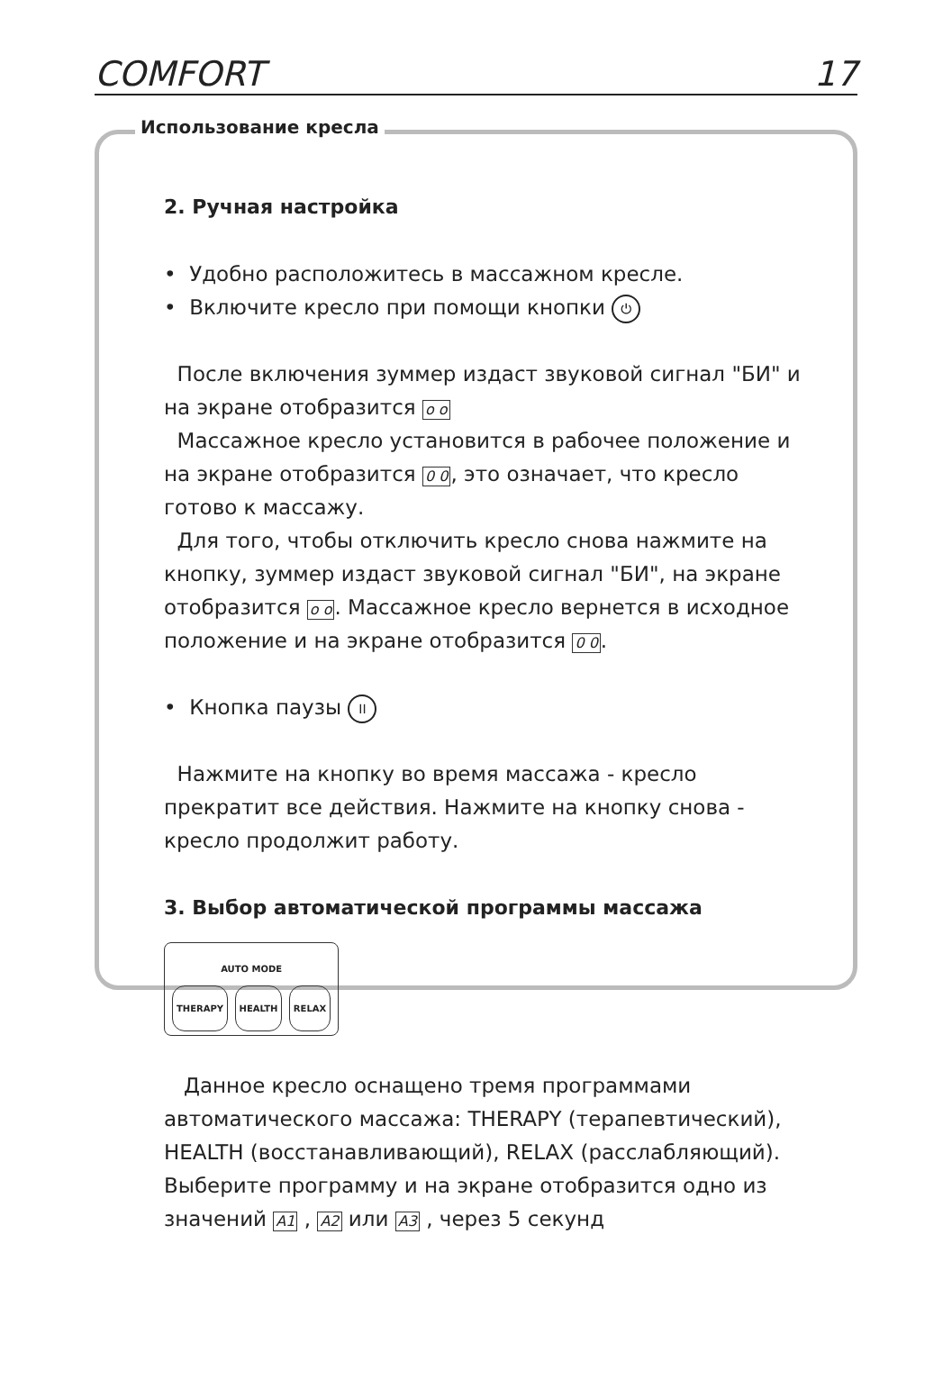COMFORT 17
Использование кресла
2. Ручная настройка
• Удобно расположитесь в массажном кресле.
• Включите кресло при помощи кнопки ⏻
После включения зуммер издаст звуковой сигнал "БИ" и на экране отобразится o o
Массажное кресло установится в рабочее положение и на экране отобразится 0 0, это означает, что кресло готово к массажу.
Для того, чтобы отключить кресло снова нажмите на кнопку, зуммер издаст звуковой сигнал "БИ", на экране отобразится o o. Массажное кресло вернется в исходное положение и на экране отобразится 0 0.
• Кнопка паузы II
Нажмите на кнопку во время массажа - кресло прекратит все действия. Нажмите на кнопку снова - кресло продолжит работу.
3. Выбор автоматической программы массажа
AUTO MODE
THERAPY HEALTH RELAX
Данное кресло оснащено тремя программами автоматического массажа: THERAPY (терапевтический), HEALTH (восстанавливающий), RELAX (расслабляющий). Выберите программу и на экране отобразится одно из значений A1 , A2 или A3 , через 5 секунд